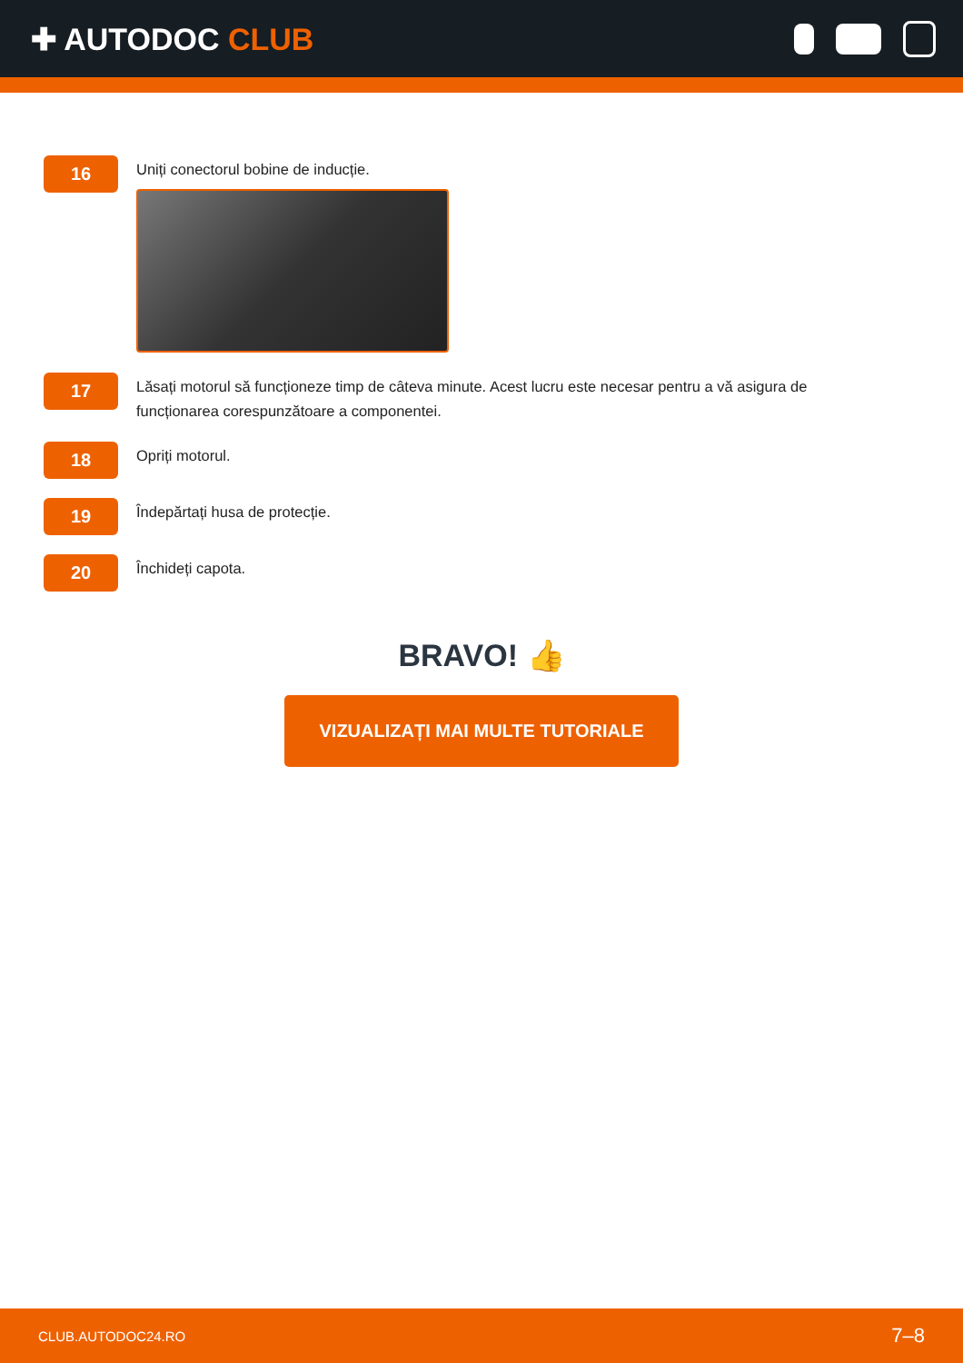✚ AUTODOC CLUB
16
Uniți conectorul bobine de inducție.
17
Lăsați motorul să funcționeze timp de câteva minute. Acest lucru este necesar pentru a vă asigura de funcționarea corespunzătoare a componentei.
18
Opriți motorul.
19
Îndepărtați husa de protecție.
20
Închideți capota.
BRAVO! 👍
VIZUALIZAȚI MAI MULTE TUTORIALE
CLUB.AUTODOC24.RO 7–8